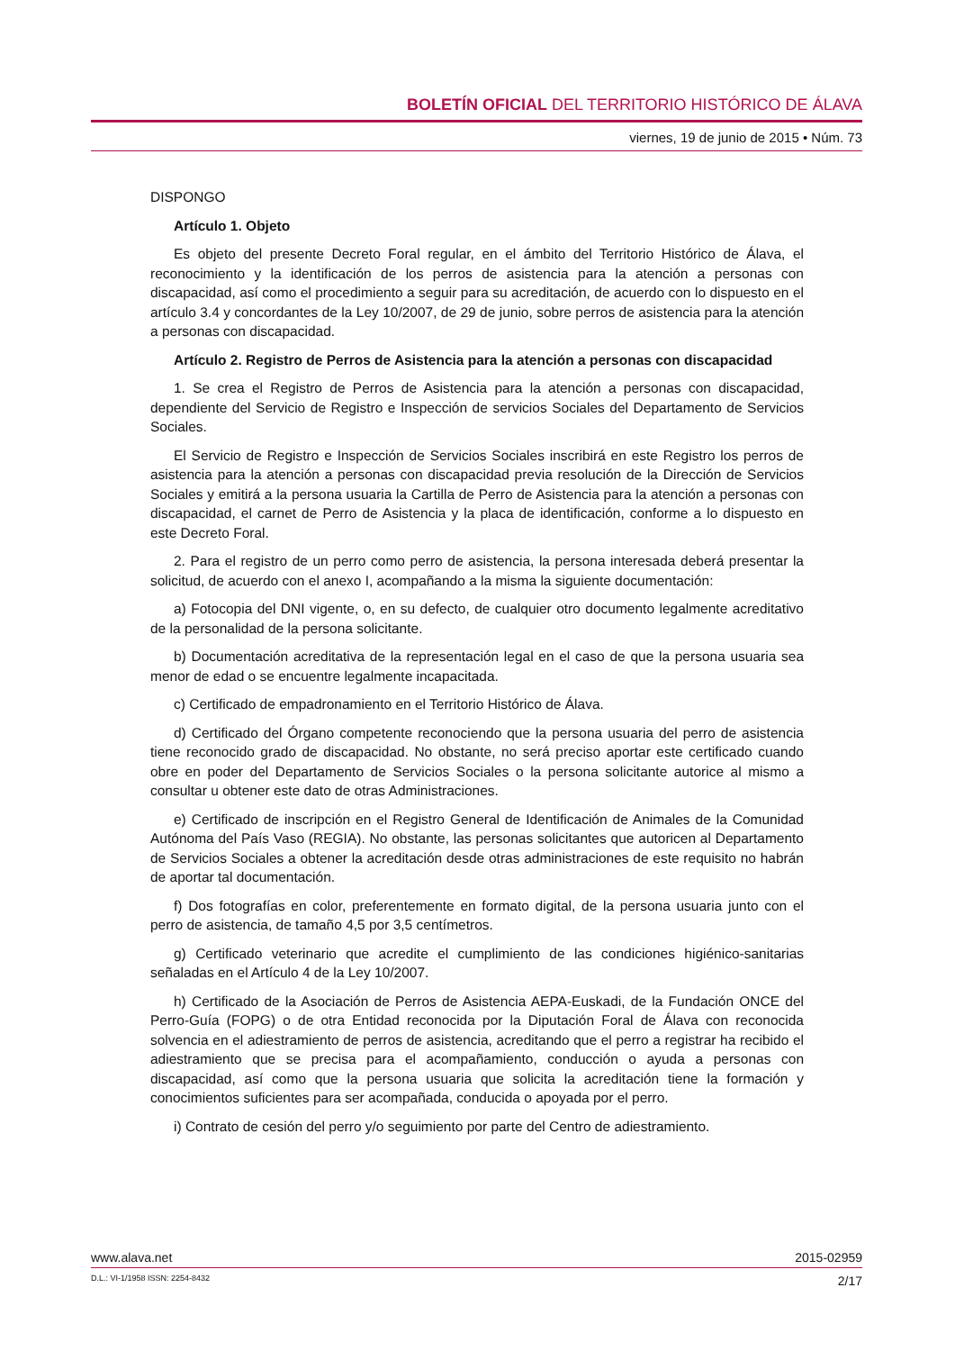BOLETÍN OFICIAL DEL TERRITORIO HISTÓRICO DE ÁLAVA
viernes, 19 de junio de 2015 • Núm. 73
DISPONGO
Artículo 1. Objeto
Es objeto del presente Decreto Foral regular, en el ámbito del Territorio Histórico de Álava, el reconocimiento y la identificación de los perros de asistencia para la atención a personas con discapacidad, así como el procedimiento a seguir para su acreditación, de acuerdo con lo dispuesto en el artículo 3.4 y concordantes de la Ley 10/2007, de 29 de junio, sobre perros de asistencia para la atención a personas con discapacidad.
Artículo 2. Registro de Perros de Asistencia para la atención a personas con discapacidad
1. Se crea el Registro de Perros de Asistencia para la atención a personas con discapacidad, dependiente del Servicio de Registro e Inspección de servicios Sociales del Departamento de Servicios Sociales.
El Servicio de Registro e Inspección de Servicios Sociales inscribirá en este Registro los perros de asistencia para la atención a personas con discapacidad previa resolución de la Dirección de Servicios Sociales y emitirá a la persona usuaria la Cartilla de Perro de Asistencia para la atención a personas con discapacidad, el carnet de Perro de Asistencia y la placa de identificación, conforme a lo dispuesto en este Decreto Foral.
2. Para el registro de un perro como perro de asistencia, la persona interesada deberá presentar la solicitud, de acuerdo con el anexo I, acompañando a la misma la siguiente documentación:
a) Fotocopia del DNI vigente, o, en su defecto, de cualquier otro documento legalmente acreditativo de la personalidad de la persona solicitante.
b) Documentación acreditativa de la representación legal en el caso de que la persona usuaria sea menor de edad o se encuentre legalmente incapacitada.
c) Certificado de empadronamiento en el Territorio Histórico de Álava.
d) Certificado del Órgano competente reconociendo que la persona usuaria del perro de asistencia tiene reconocido grado de discapacidad. No obstante, no será preciso aportar este certificado cuando obre en poder del Departamento de Servicios Sociales o la persona solicitante autorice al mismo a consultar u obtener este dato de otras Administraciones.
e) Certificado de inscripción en el Registro General de Identificación de Animales de la Comunidad Autónoma del País Vaso (REGIA). No obstante, las personas solicitantes que autoricen al Departamento de Servicios Sociales a obtener la acreditación desde otras administraciones de este requisito no habrán de aportar tal documentación.
f) Dos fotografías en color, preferentemente en formato digital, de la persona usuaria junto con el perro de asistencia, de tamaño 4,5 por 3,5 centímetros.
g) Certificado veterinario que acredite el cumplimiento de las condiciones higiénico-sanitarias señaladas en el Artículo 4 de la Ley 10/2007.
h) Certificado de la Asociación de Perros de Asistencia AEPA-Euskadi, de la Fundación ONCE del Perro-Guía (FOPG) o de otra Entidad reconocida por la Diputación Foral de Álava con reconocida solvencia en el adiestramiento de perros de asistencia, acreditando que el perro a registrar ha recibido el adiestramiento que se precisa para el acompañamiento, conducción o ayuda a personas con discapacidad, así como que la persona usuaria que solicita la acreditación tiene la formación y conocimientos suficientes para ser acompañada, conducida o apoyada por el perro.
i) Contrato de cesión del perro y/o seguimiento por parte del Centro de adiestramiento.
www.alava.net 2015-02959
D.L.: VI-1/1958 ISSN: 2254-8432 2/17